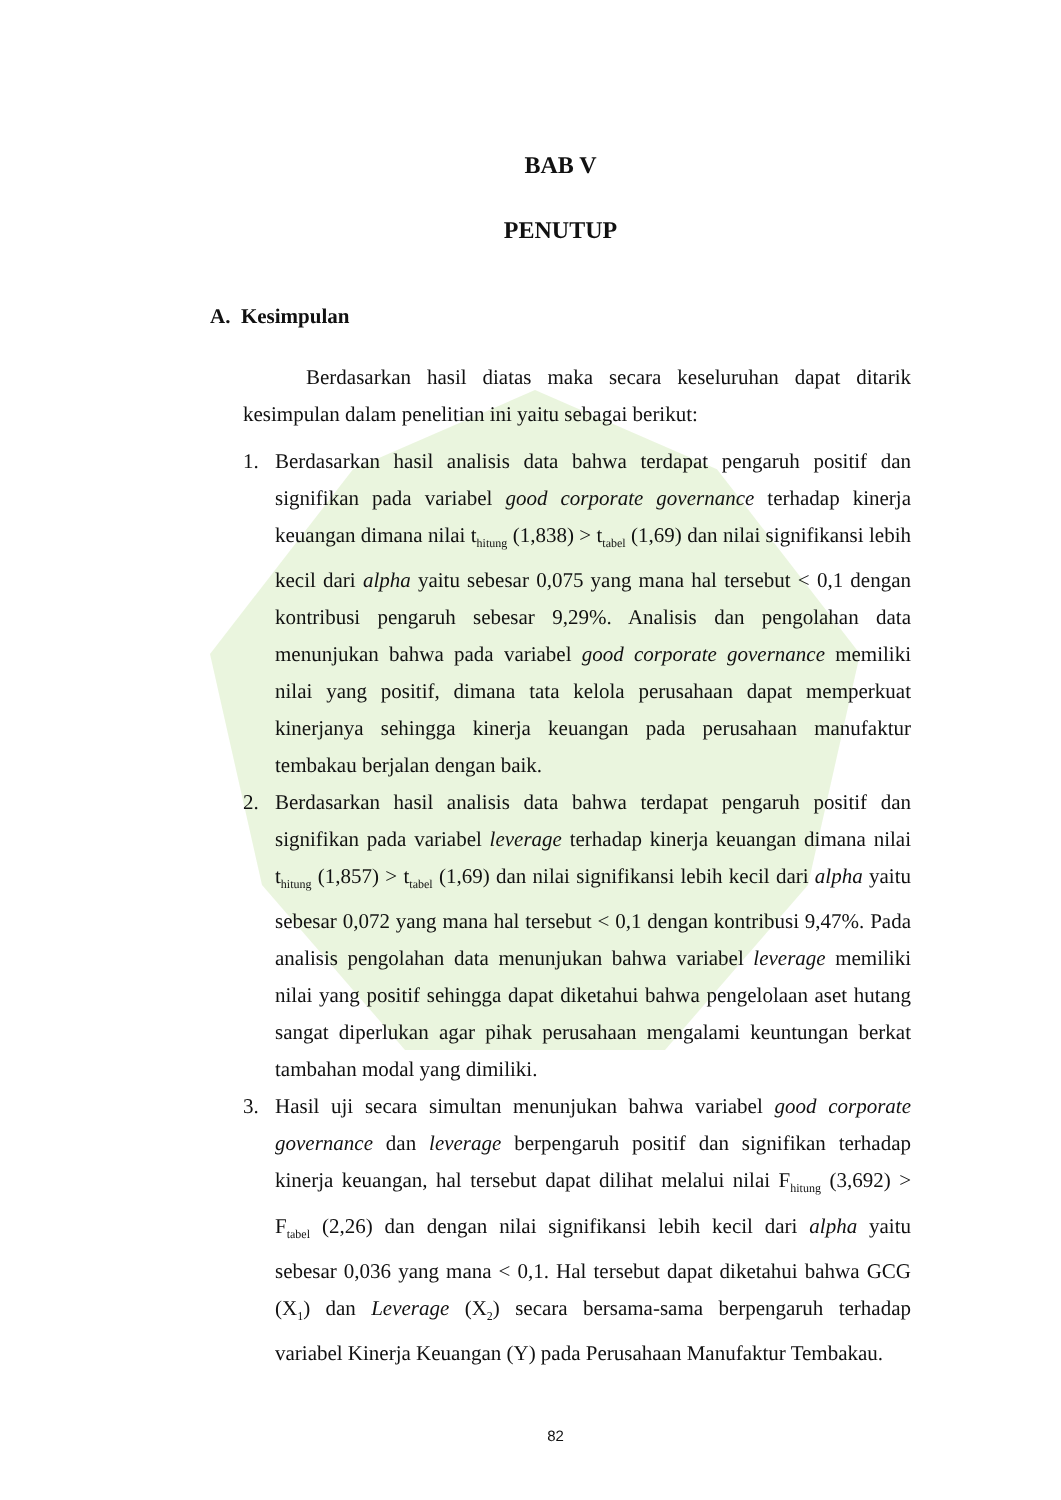BAB V
PENUTUP
A. Kesimpulan
Berdasarkan hasil diatas maka secara keseluruhan dapat ditarik kesimpulan dalam penelitian ini yaitu sebagai berikut:
1. Berdasarkan hasil analisis data bahwa terdapat pengaruh positif dan signifikan pada variabel good corporate governance terhadap kinerja keuangan dimana nilai t<sub>hitung</sub> (1,838) > t<sub>tabel</sub> (1,69) dan nilai signifikansi lebih kecil dari alpha yaitu sebesar 0,075 yang mana hal tersebut < 0,1 dengan kontribusi pengaruh sebesar 9,29%. Analisis dan pengolahan data menunjukan bahwa pada variabel good corporate governance memiliki nilai yang positif, dimana tata kelola perusahaan dapat memperkuat kinerjanya sehingga kinerja keuangan pada perusahaan manufaktur tembakau berjalan dengan baik.
2. Berdasarkan hasil analisis data bahwa terdapat pengaruh positif dan signifikan pada variabel leverage terhadap kinerja keuangan dimana nilai t<sub>hitung</sub> (1,857) > t<sub>tabel</sub> (1,69) dan nilai signifikansi lebih kecil dari alpha yaitu sebesar 0,072 yang mana hal tersebut < 0,1 dengan kontribusi 9,47%. Pada analisis pengolahan data menunjukan bahwa variabel leverage memiliki nilai yang positif sehingga dapat diketahui bahwa pengelolaan aset hutang sangat diperlukan agar pihak perusahaan mengalami keuntungan berkat tambahan modal yang dimiliki.
3. Hasil uji secara simultan menunjukan bahwa variabel good corporate governance dan leverage berpengaruh positif dan signifikan terhadap kinerja keuangan, hal tersebut dapat dilihat melalui nilai F<sub>hitung</sub> (3,692) > F<sub>tabel</sub> (2,26) dan dengan nilai signifikansi lebih kecil dari alpha yaitu sebesar 0,036 yang mana < 0,1. Hal tersebut dapat diketahui bahwa GCG (X<sub>1</sub>) dan Leverage (X<sub>2</sub>) secara bersama-sama berpengaruh terhadap variabel Kinerja Keuangan (Y) pada Perusahaan Manufaktur Tembakau.
82